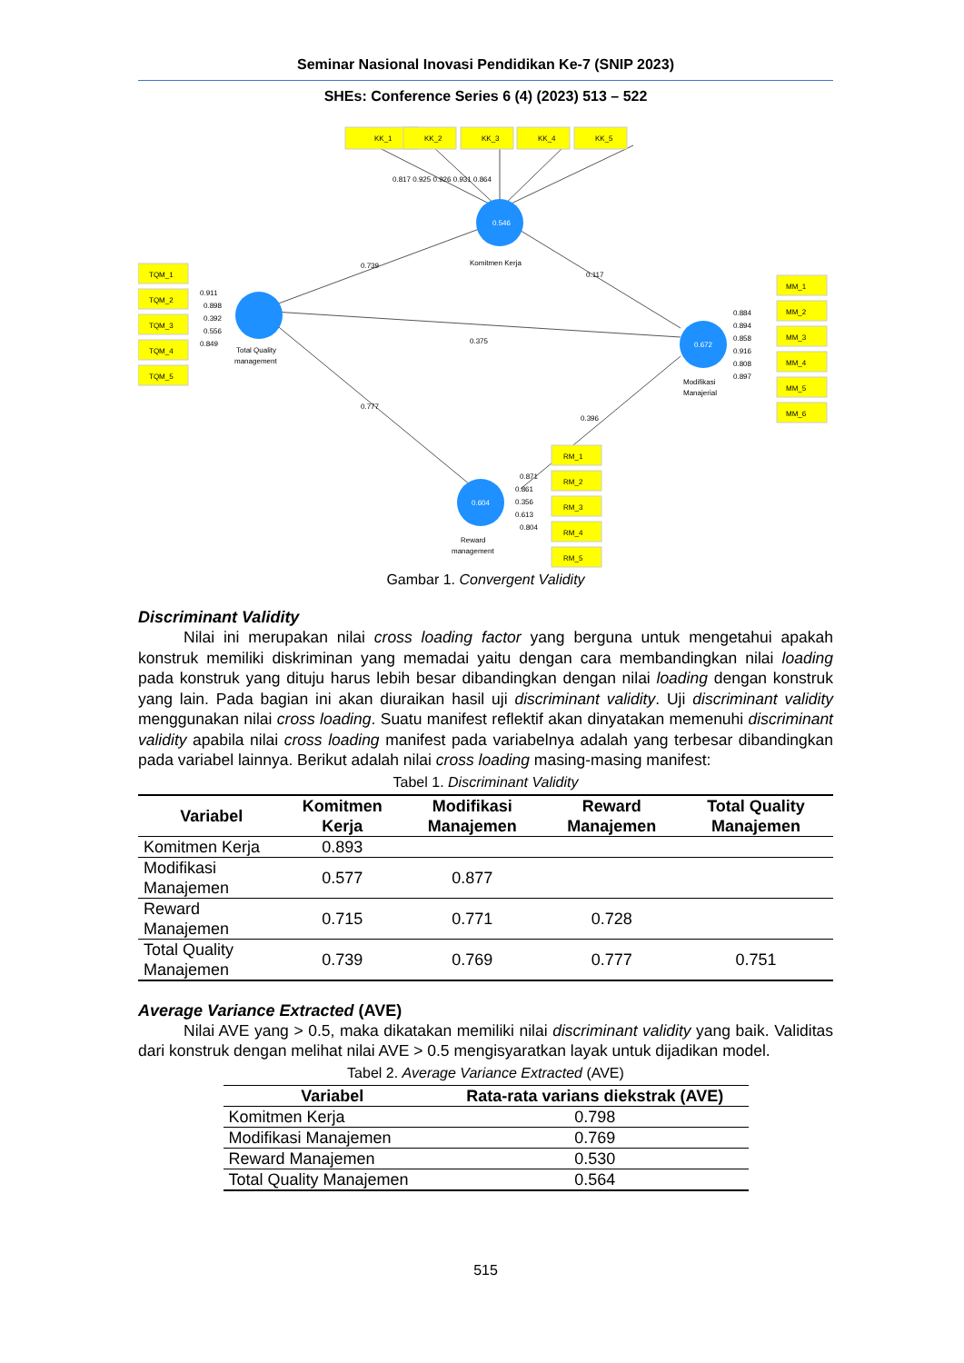Seminar Nasional Inovasi Pendidikan Ke-7 (SNIP 2023)
SHEs: Conference Series 6 (4) (2023) 513 – 522
KK_1
KK_2
KK_3
KK_4
KK_5
0.817 0.925 0.926 0.931 0.864
TQM_1
TQM_2
TQM_3
TQM_4
TQM_5
0.911
0.898
0.392
0.556
0.849
MM_1
MM_2
MM_3
MM_4
MM_5
MM_6
0.884
0.894
0.858
0.916
0.808
0.897
RM_1
RM_2
RM_3
RM_4
RM_5
0.871
0.861
0.356
0.613
0.804
0.739
0.375
0.777
0.117
0.396
0.546
0.672
0.604
Komitmen Kerja
Total Quality
management
Modifikasi
Manajerial
Reward
management
Gambar 1. Convergent Validity
Discriminant Validity
Nilai ini merupakan nilai cross loading factor yang berguna untuk mengetahui apakah konstruk memiliki diskriminan yang memadai yaitu dengan cara membandingkan nilai loading pada konstruk yang dituju harus lebih besar dibandingkan dengan nilai loading dengan konstruk yang lain. Pada bagian ini akan diuraikan hasil uji discriminant validity. Uji discriminant validity menggunakan nilai cross loading. Suatu manifest reflektif akan dinyatakan memenuhi discriminant validity apabila nilai cross loading manifest pada variabelnya adalah yang terbesar dibandingkan pada variabel lainnya. Berikut adalah nilai cross loading masing-masing manifest:
Tabel 1. Discriminant Validity
| Variabel | Komitmen Kerja | Modifikasi Manajemen | Reward Manajemen | Total Quality Manajemen |
| --- | --- | --- | --- | --- |
| Komitmen Kerja | 0.893 | | | |
| Modifikasi Manajemen | 0.577 | 0.877 | | |
| Reward Manajemen | 0.715 | 0.771 | 0.728 | |
| Total Quality Manajemen | 0.739 | 0.769 | 0.777 | 0.751 |
Average Variance Extracted (AVE)
Nilai AVE yang > 0.5, maka dikatakan memiliki nilai discriminant validity yang baik. Validitas dari konstruk dengan melihat nilai AVE > 0.5 mengisyaratkan layak untuk dijadikan model.
Tabel 2. Average Variance Extracted (AVE)
| Variabel | Rata-rata varians diekstrak (AVE) |
| --- | --- |
| Komitmen Kerja | 0.798 |
| Modifikasi Manajemen | 0.769 |
| Reward Manajemen | 0.530 |
| Total Quality Manajemen | 0.564 |
515